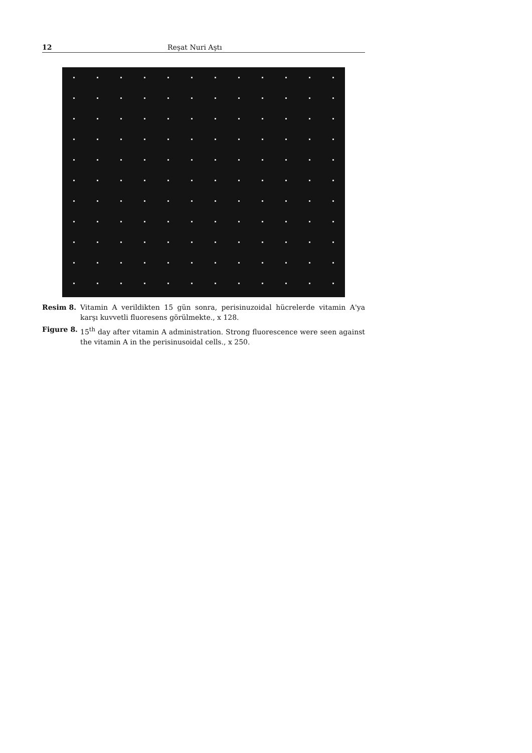12 Reşat Nuri Aştı
Resim 8. Vitamin A verildikten 15 gün sonra, perisinuzoidal hücrelerde vitamin A'ya karşı kuvvetli fluoresens görülmekte., x 128.
Figure 8. 15<sup>th</sup> day after vitamin A administration. Strong fluorescence were seen against the vitamin A in the perisinusoidal cells., x 250.